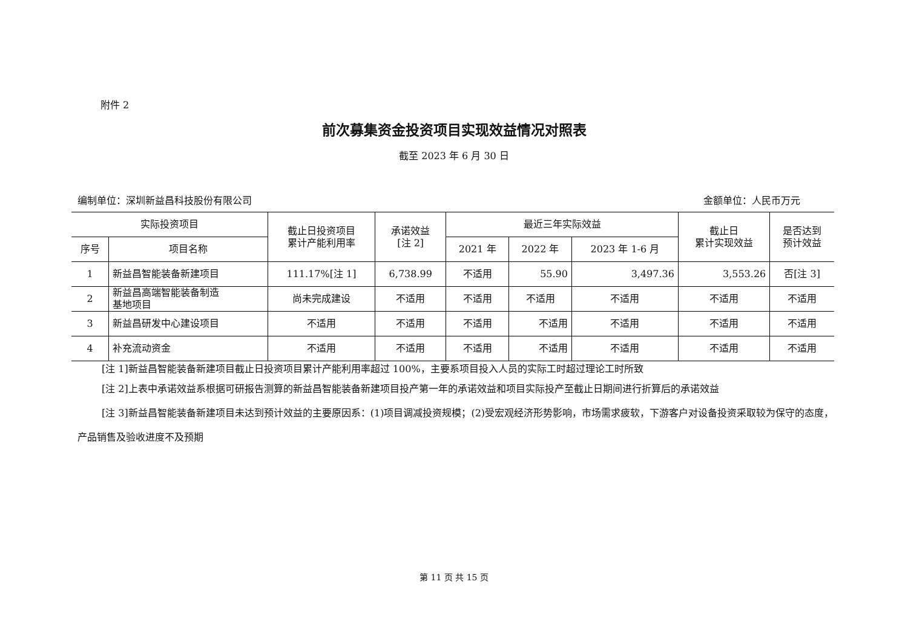附件 2
前次募集资金投资项目实现效益情况对照表
截至 2023 年 6 月 30 日
编制单位：深圳新益昌科技股份有限公司 金额单位：人民币万元
| 实际投资项目 | | 截止日投资项目 累计产能利用率 | 承诺效益 [注 2] | 最近三年实际效益 | | | 截止日 累计实现效益 | 是否达到 预计效益 |
| --- | --- | --- | --- | --- | --- | --- | --- | --- |
| 序号 | 项目名称 | | | 2021 年 | 2022 年 | 2023 年 1-6 月 | | |
| 1 | 新益昌智能装备新建项目 | 111.17%[注 1] | 6,738.99 | 不适用 | 55.90 | 3,497.36 | 3,553.26 | 否[注 3] |
| 2 | 新益昌高端智能装备制造 基地项目 | 尚未完成建设 | 不适用 | 不适用 | 不适用 | 不适用 | 不适用 | 不适用 |
| 3 | 新益昌研发中心建设项目 | 不适用 | 不适用 | 不适用 | 不适用 | 不适用 | 不适用 | 不适用 |
| 4 | 补充流动资金 | 不适用 | 不适用 | 不适用 | 不适用 | 不适用 | 不适用 | 不适用 |
[注 1]新益昌智能装备新建项目截止日投资项目累计产能利用率超过 100%，主要系项目投入人员的实际工时超过理论工时所致
[注 2]上表中承诺效益系根据可研报告测算的新益昌智能装备新建项目投产第一年的承诺效益和项目实际投产至截止日期间进行折算后的承诺效益
[注 3]新益昌智能装备新建项目未达到预计效益的主要原因系：(1)项目调减投资规模；(2)受宏观经济形势影响，市场需求疲软，下游客户对设备投资采取较为保守的态度，产品销售及验收进度不及预期
第 11 页 共 15 页